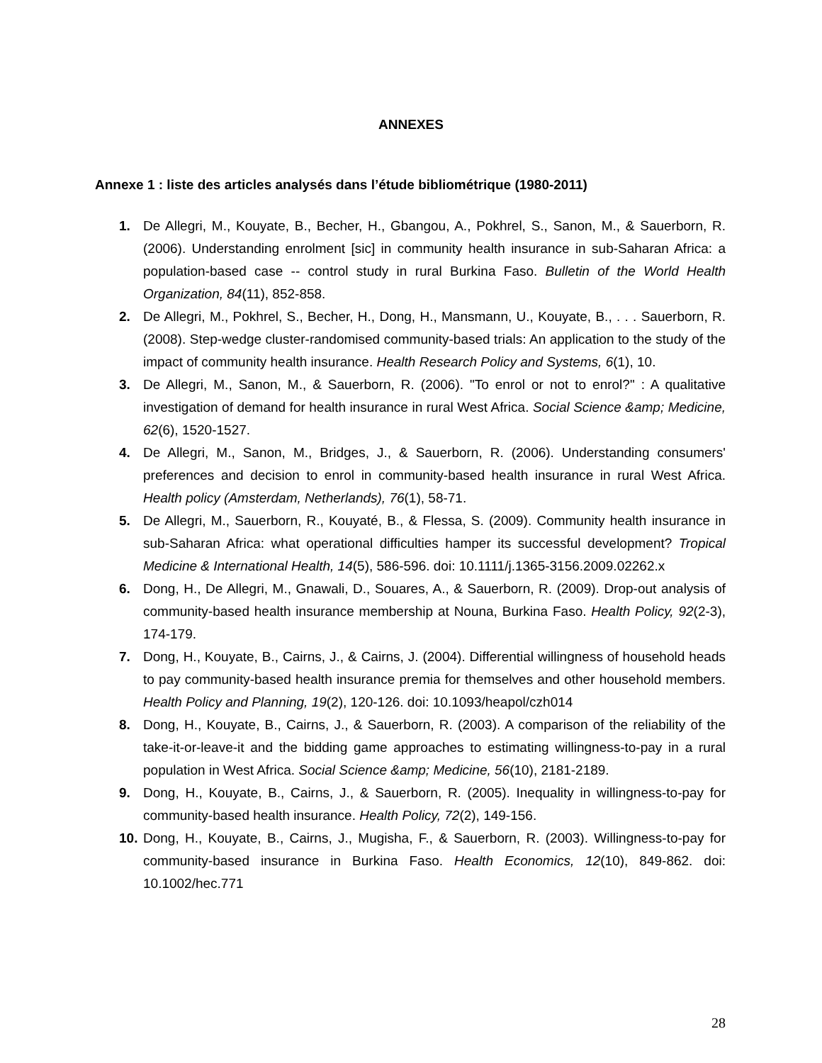ANNEXES
Annexe 1 : liste des articles analysés dans l’étude bibliométrique (1980-2011)
1. De Allegri, M., Kouyate, B., Becher, H., Gbangou, A., Pokhrel, S., Sanon, M., & Sauerborn, R. (2006). Understanding enrolment [sic] in community health insurance in sub-Saharan Africa: a population-based case -- control study in rural Burkina Faso. Bulletin of the World Health Organization, 84(11), 852-858.
2. De Allegri, M., Pokhrel, S., Becher, H., Dong, H., Mansmann, U., Kouyate, B., . . . Sauerborn, R. (2008). Step-wedge cluster-randomised community-based trials: An application to the study of the impact of community health insurance. Health Research Policy and Systems, 6(1), 10.
3. De Allegri, M., Sanon, M., & Sauerborn, R. (2006). "To enrol or not to enrol?" : A qualitative investigation of demand for health insurance in rural West Africa. Social Science &amp; Medicine, 62(6), 1520-1527.
4. De Allegri, M., Sanon, M., Bridges, J., & Sauerborn, R. (2006). Understanding consumers' preferences and decision to enrol in community-based health insurance in rural West Africa. Health policy (Amsterdam, Netherlands), 76(1), 58-71.
5. De Allegri, M., Sauerborn, R., Kouyaté, B., & Flessa, S. (2009). Community health insurance in sub-Saharan Africa: what operational difficulties hamper its successful development? Tropical Medicine & International Health, 14(5), 586-596. doi: 10.1111/j.1365-3156.2009.02262.x
6. Dong, H., De Allegri, M., Gnawali, D., Souares, A., & Sauerborn, R. (2009). Drop-out analysis of community-based health insurance membership at Nouna, Burkina Faso. Health Policy, 92(2-3), 174-179.
7. Dong, H., Kouyate, B., Cairns, J., & Cairns, J. (2004). Differential willingness of household heads to pay community-based health insurance premia for themselves and other household members. Health Policy and Planning, 19(2), 120-126. doi: 10.1093/heapol/czh014
8. Dong, H., Kouyate, B., Cairns, J., & Sauerborn, R. (2003). A comparison of the reliability of the take-it-or-leave-it and the bidding game approaches to estimating willingness-to-pay in a rural population in West Africa. Social Science &amp; Medicine, 56(10), 2181-2189.
9. Dong, H., Kouyate, B., Cairns, J., & Sauerborn, R. (2005). Inequality in willingness-to-pay for community-based health insurance. Health Policy, 72(2), 149-156.
10. Dong, H., Kouyate, B., Cairns, J., Mugisha, F., & Sauerborn, R. (2003). Willingness-to-pay for community-based insurance in Burkina Faso. Health Economics, 12(10), 849-862. doi: 10.1002/hec.771
28